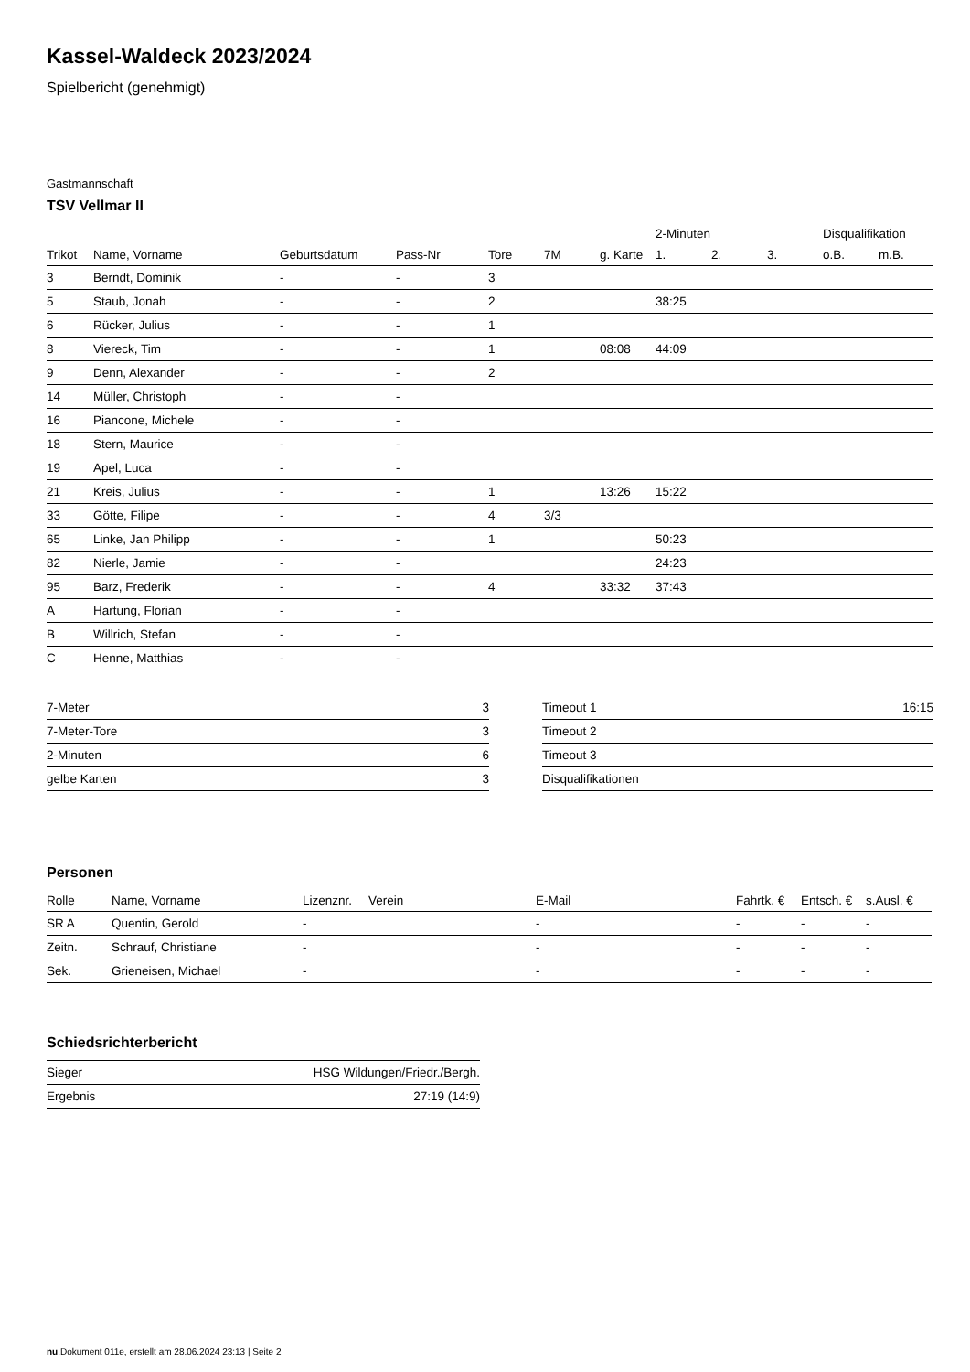Kassel-Waldeck 2023/2024
Spielbericht (genehmigt)
Gastmannschaft
TSV Vellmar II
| | | | | | | | 2-Minuten | | | Disqualifikation | |
| --- | --- | --- | --- | --- | --- | --- | --- | --- | --- | --- | --- |
| Trikot | Name, Vorname | Geburtsdatum | Pass-Nr | Tore | 7M | g. Karte | 1. | 2. | 3. | o.B. | m.B. |
| 3 | Berndt, Dominik | - | - | 3 | | | | | | | |
| 5 | Staub, Jonah | - | - | 2 | | | 38:25 | | | | |
| 6 | Rücker, Julius | - | - | 1 | | | | | | | |
| 8 | Viereck, Tim | - | - | 1 | | 08:08 | 44:09 | | | | |
| 9 | Denn, Alexander | - | - | 2 | | | | | | | |
| 14 | Müller, Christoph | - | - | | | | | | | | |
| 16 | Piancone, Michele | - | - | | | | | | | | |
| 18 | Stern, Maurice | - | - | | | | | | | | |
| 19 | Apel, Luca | - | - | | | | | | | | |
| 21 | Kreis, Julius | - | - | 1 | | 13:26 | 15:22 | | | | |
| 33 | Götte, Filipe | - | - | 4 | 3/3 | | | | | | |
| 65 | Linke, Jan Philipp | - | - | 1 | | | 50:23 | | | | |
| 82 | Nierle, Jamie | - | - | | | | 24:23 | | | | |
| 95 | Barz, Frederik | - | - | 4 | | 33:32 | 37:43 | | | | |
| A | Hartung, Florian | - | - | | | | | | | | |
| B | Willrich, Stefan | - | - | | | | | | | | |
| C | Henne, Matthias | - | - | | | | | | | | |
| 7-Meter | 3 |
| 7-Meter-Tore | 3 |
| 2-Minuten | 6 |
| gelbe Karten | 3 |
| Timeout 1 | 16:15 |
| Timeout 2 | |
| Timeout 3 | |
| Disqualifikationen | |
Personen
| Rolle | Name, Vorname | Lizenznr. | Verein | E-Mail | Fahrtk. € | Entsch. € | s.Ausl. € |
| --- | --- | --- | --- | --- | --- | --- | --- |
| SR A | Quentin, Gerold | - | | - | - | - | - |
| Zeitn. | Schrauf, Christiane | - | | - | - | - | - |
| Sek. | Grieneisen, Michael | - | | - | - | - | - |
Schiedsrichterbericht
| Sieger | HSG Wildungen/Friedr./Bergh. |
| Ergebnis | 27:19 (14:9) |
nu.Dokument 011e, erstellt am 28.06.2024 23:13 | Seite 2